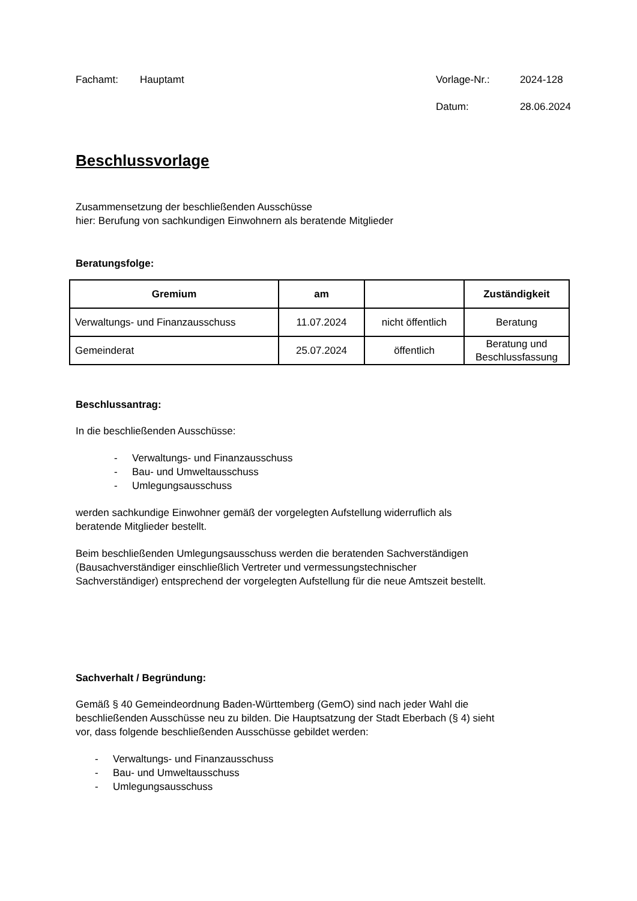Fachamt: Hauptamt Vorlage-Nr.: 2024-128
Datum: 28.06.2024
Beschlussvorlage
Zusammensetzung der beschließenden Ausschüsse
hier: Berufung von sachkundigen Einwohnern als beratende Mitglieder
Beratungsfolge:
| Gremium | am | | Zuständigkeit |
| --- | --- | --- | --- |
| Verwaltungs- und Finanzausschuss | 11.07.2024 | nicht öffentlich | Beratung |
| Gemeinderat | 25.07.2024 | öffentlich | Beratung und Beschlussfassung |
Beschlussantrag:
In die beschließenden Ausschüsse:
- Verwaltungs- und Finanzausschuss
- Bau- und Umweltausschuss
- Umlegungsausschuss
werden sachkundige Einwohner gemäß der vorgelegten Aufstellung widerruflich als
beratende Mitglieder bestellt.
Beim beschließenden Umlegungsausschuss werden die beratenden Sachverständigen
(Bausachverständiger einschließlich Vertreter und vermessungstechnischer
Sachverständiger) entsprechend der vorgelegten Aufstellung für die neue Amtszeit bestellt.
Sachverhalt / Begründung:
Gemäß § 40 Gemeindeordnung Baden-Württemberg (GemO) sind nach jeder Wahl die
beschließenden Ausschüsse neu zu bilden. Die Hauptsatzung der Stadt Eberbach (§ 4) sieht
vor, dass folgende beschließenden Ausschüsse gebildet werden:
- Verwaltungs- und Finanzausschuss
- Bau- und Umweltausschuss
- Umlegungsausschuss